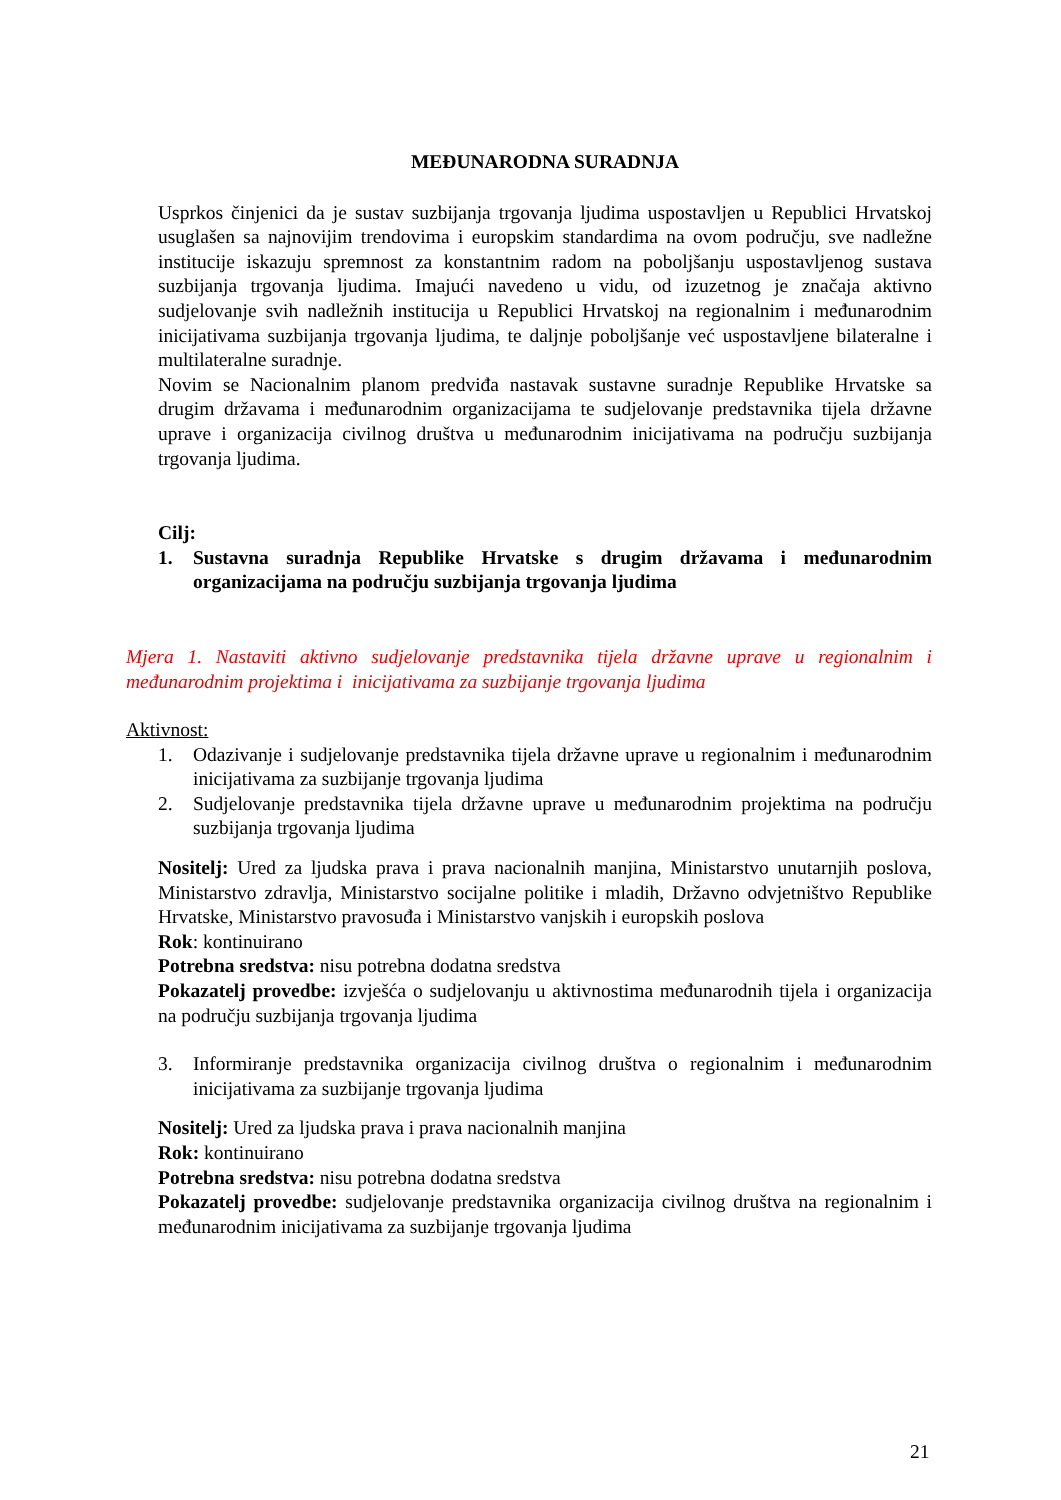MEĐUNARODNA SURADNJA
Usprkos činjenici da je sustav suzbijanja trgovanja ljudima uspostavljen u Republici Hrvatskoj usuglašen sa najnovijim trendovima i europskim standardima na ovom području, sve nadležne institucije iskazuju spremnost za konstantnim radom na poboljšanju uspostavljenog sustava suzbijanja trgovanja ljudima. Imajući navedeno u vidu, od izuzetnog je značaja aktivno sudjelovanje svih nadležnih institucija u Republici Hrvatskoj na regionalnim i međunarodnim inicijativama suzbijanja trgovanja ljudima, te daljnje poboljšanje već uspostavljene bilateralne i multilateralne suradnje.
Novim se Nacionalnim planom predviđa nastavak sustavne suradnje Republike Hrvatske sa drugim državama i međunarodnim organizacijama te sudjelovanje predstavnika tijela državne uprave i organizacija civilnog društva u međunarodnim inicijativama na području suzbijanja trgovanja ljudima.
Cilj:
1. Sustavna suradnja Republike Hrvatske s drugim državama i međunarodnim organizacijama na području suzbijanja trgovanja ljudima
Mjera 1. Nastaviti aktivno sudjelovanje predstavnika tijela državne uprave u regionalnim i međunarodnim projektima i inicijativama za suzbijanje trgovanja ljudima
Aktivnost:
1. Odazivanje i sudjelovanje predstavnika tijela državne uprave u regionalnim i međunarodnim inicijativama za suzbijanje trgovanja ljudima
2. Sudjelovanje predstavnika tijela državne uprave u međunarodnim projektima na području suzbijanja trgovanja ljudima
Nositelj: Ured za ljudska prava i prava nacionalnih manjina, Ministarstvo unutarnjih poslova, Ministarstvo zdravlja, Ministarstvo socijalne politike i mladih, Državno odvjetništvo Republike Hrvatske, Ministarstvo pravosuđa i Ministarstvo vanjskih i europskih poslova
Rok: kontinuirano
Potrebna sredstva: nisu potrebna dodatna sredstva
Pokazatelj provedbe: izvješća o sudjelovanju u aktivnostima međunarodnih tijela i organizacija na području suzbijanja trgovanja ljudima
3. Informiranje predstavnika organizacija civilnog društva o regionalnim i međunarodnim inicijativama za suzbijanje trgovanja ljudima
Nositelj: Ured za ljudska prava i prava nacionalnih manjina
Rok: kontinuirano
Potrebna sredstva: nisu potrebna dodatna sredstva
Pokazatelj provedbe: sudjelovanje predstavnika organizacija civilnog društva na regionalnim i međunarodnim inicijativama za suzbijanje trgovanja ljudima
21